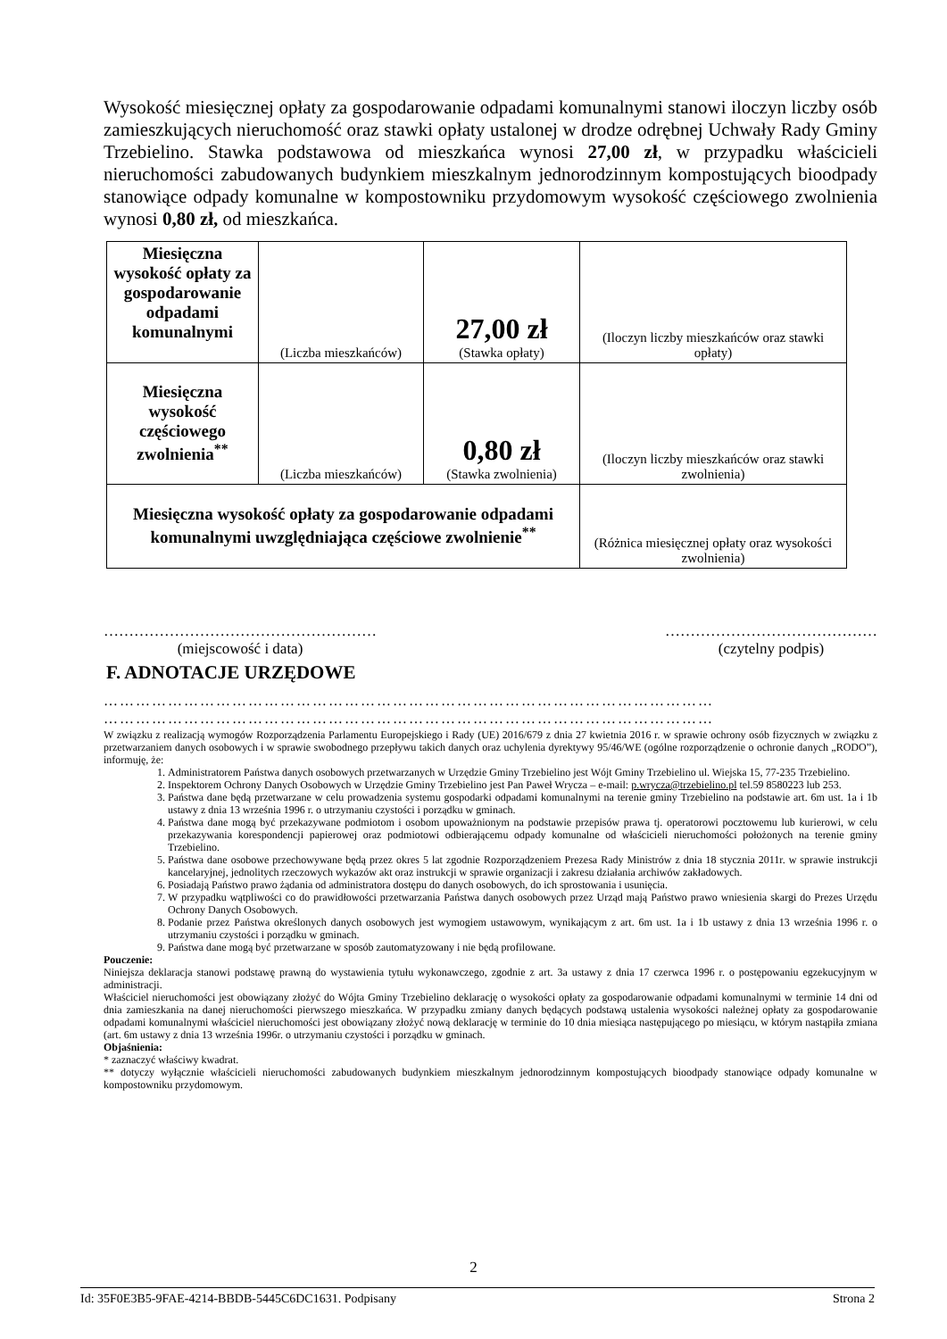Wysokość miesięcznej opłaty za gospodarowanie odpadami komunalnymi stanowi iloczyn liczby osób zamieszkujących nieruchomość oraz stawki opłaty ustalonej w drodze odrębnej Uchwały Rady Gminy Trzebielino. Stawka podstawowa od mieszkańca wynosi 27,00 zł, w przypadku właścicieli nieruchomości zabudowanych budynkiem mieszkalnym jednorodzinnym kompostujących bioodpady stanowiące odpady komunalne w kompostowniku przydomowym wysokość częściowego zwolnienia wynosi 0,80 zł, od mieszkańca.
| Miesięczna wysokość opłaty za gospodarowanie odpadami komunalnymi | (Liczba mieszkańców) | 27,00 zł (Stawka opłaty) | (Iloczyn liczby mieszkańców oraz stawki opłaty) |
| Miesięczna wysokość częściowego zwolnienia<sup>**</sup> | (Liczba mieszkańców) | 0,80 zł (Stawka zwolnienia) | (Iloczyn liczby mieszkańców oraz stawki zwolnienia) |
| Miesięczna wysokość opłaty za gospodarowanie odpadami komunalnymi uwzględniająca częściowe zwolnienie<sup>**</sup> | | | (Różnica miesięcznej opłaty oraz wysokości zwolnienia) |
………………………………………………
(miejscowość i data)
……………………………………
(czytelny podpis)
F. ADNOTACJE URZĘDOWE
……………………………………………………………………………………………………
……………………………………………………………………………………………………
W związku z realizacją wymogów Rozporządzenia Parlamentu Europejskiego i Rady (UE) 2016/679 z dnia 27 kwietnia 2016 r. w sprawie ochrony osób fizycznych w związku z przetwarzaniem danych osobowych i w sprawie swobodnego przepływu takich danych oraz uchylenia dyrektywy 95/46/WE (ogólne rozporządzenie o ochronie danych „RODO”), informuję, że:
1. Administratorem Państwa danych osobowych przetwarzanych w Urzędzie Gminy Trzebielino jest Wójt Gminy Trzebielino ul. Wiejska 15, 77-235 Trzebielino.
2. Inspektorem Ochrony Danych Osobowych w Urzędzie Gminy Trzebielino jest Pan Paweł Wrycza – e-mail: p.wrycza@trzebielino.pl tel.59 8580223 lub 253.
3. Państwa dane będą przetwarzane w celu prowadzenia systemu gospodarki odpadami komunalnymi na terenie gminy Trzebielino na podstawie art. 6m ust. 1a i 1b ustawy z dnia 13 września 1996 r. o utrzymaniu czystości i porządku w gminach.
4. Państwa dane mogą być przekazywane podmiotom i osobom upoważnionym na podstawie przepisów prawa tj. operatorowi pocztowemu lub kurierowi, w celu przekazywania korespondencji papierowej oraz podmiotowi odbierającemu odpady komunalne od właścicieli nieruchomości położonych na terenie gminy Trzebielino.
5. Państwa dane osobowe przechowywane będą przez okres 5 lat zgodnie Rozporządzeniem Prezesa Rady Ministrów z dnia 18 stycznia 2011r. w sprawie instrukcji kancelaryjnej, jednolitych rzeczowych wykazów akt oraz instrukcji w sprawie organizacji i zakresu działania archiwów zakładowych.
6. Posiadają Państwo prawo żądania od administratora dostępu do danych osobowych, do ich sprostowania i usunięcia.
7. W przypadku wątpliwości co do prawidłowości przetwarzania Państwa danych osobowych przez Urząd mają Państwo prawo wniesienia skargi do Prezes Urzędu Ochrony Danych Osobowych.
8. Podanie przez Państwa określonych danych osobowych jest wymogiem ustawowym, wynikającym z art. 6m ust. 1a i 1b ustawy z dnia 13 września 1996 r. o utrzymaniu czystości i porządku w gminach.
9. Państwa dane mogą być przetwarzane w sposób zautomatyzowany i nie będą profilowane.
Pouczenie:
Niniejsza deklaracja stanowi podstawę prawną do wystawienia tytułu wykonawczego, zgodnie z art. 3a ustawy z dnia 17 czerwca 1996 r. o postępowaniu egzekucyjnym w administracji.
Właściciel nieruchomości jest obowiązany złożyć do Wójta Gminy Trzebielino deklarację o wysokości opłaty za gospodarowanie odpadami komunalnymi w terminie 14 dni od dnia zamieszkania na danej nieruchomości pierwszego mieszkańca. W przypadku zmiany danych będących podstawą ustalenia wysokości należnej opłaty za gospodarowanie odpadami komunalnymi właściciel nieruchomości jest obowiązany złożyć nową deklarację w terminie do 10 dnia miesiąca następującego po miesiącu, w którym nastąpiła zmiana (art. 6m ustawy z dnia 13 września 1996r. o utrzymaniu czystości i porządku w gminach.
Objaśnienia:
* zaznaczyć właściwy kwadrat.
** dotyczy wyłącznie właścicieli nieruchomości zabudowanych budynkiem mieszkalnym jednorodzinnym kompostujących bioodpady stanowiące odpady komunalne w kompostowniku przydomowym.
2
Id: 35F0E3B5-9FAE-4214-BBDB-5445C6DC1631. Podpisany Strona 2